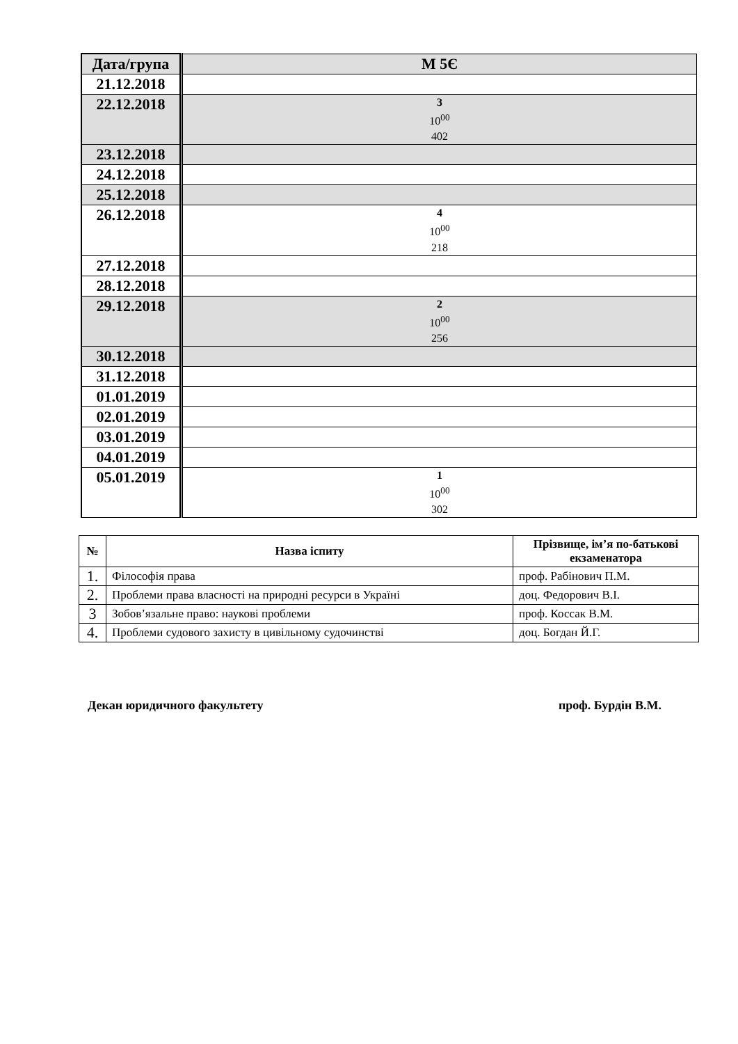| Дата/група | М 5Є |
| --- | --- |
| 21.12.2018 | |
| 22.12.2018 | 3 10<sup>00</sup> 402 |
| 23.12.2018 | |
| 24.12.2018 | |
| 25.12.2018 | |
| 26.12.2018 | 4 10<sup>00</sup> 218 |
| 27.12.2018 | |
| 28.12.2018 | |
| 29.12.2018 | 2 10<sup>00</sup> 256 |
| 30.12.2018 | |
| 31.12.2018 | |
| 01.01.2019 | |
| 02.01.2019 | |
| 03.01.2019 | |
| 04.01.2019 | |
| 05.01.2019 | 1 10<sup>00</sup> 302 |
| № | Назва іспиту | Прізвище, ім’я по-батькові екзаменатора |
| --- | --- | --- |
| 1. | Філософія права | проф. Рабінович П.М. |
| 2. | Проблеми права власності на природні ресурси в Україні | доц. Федорович В.І. |
| 3 | Зобов’язальне право: наукові проблеми | проф. Коссак В.М. |
| 4. | Проблеми судового захисту в цивільному судочинстві | доц. Богдан Й.Г. |
Декан юридичного факультету проф. Бурдін В.М.